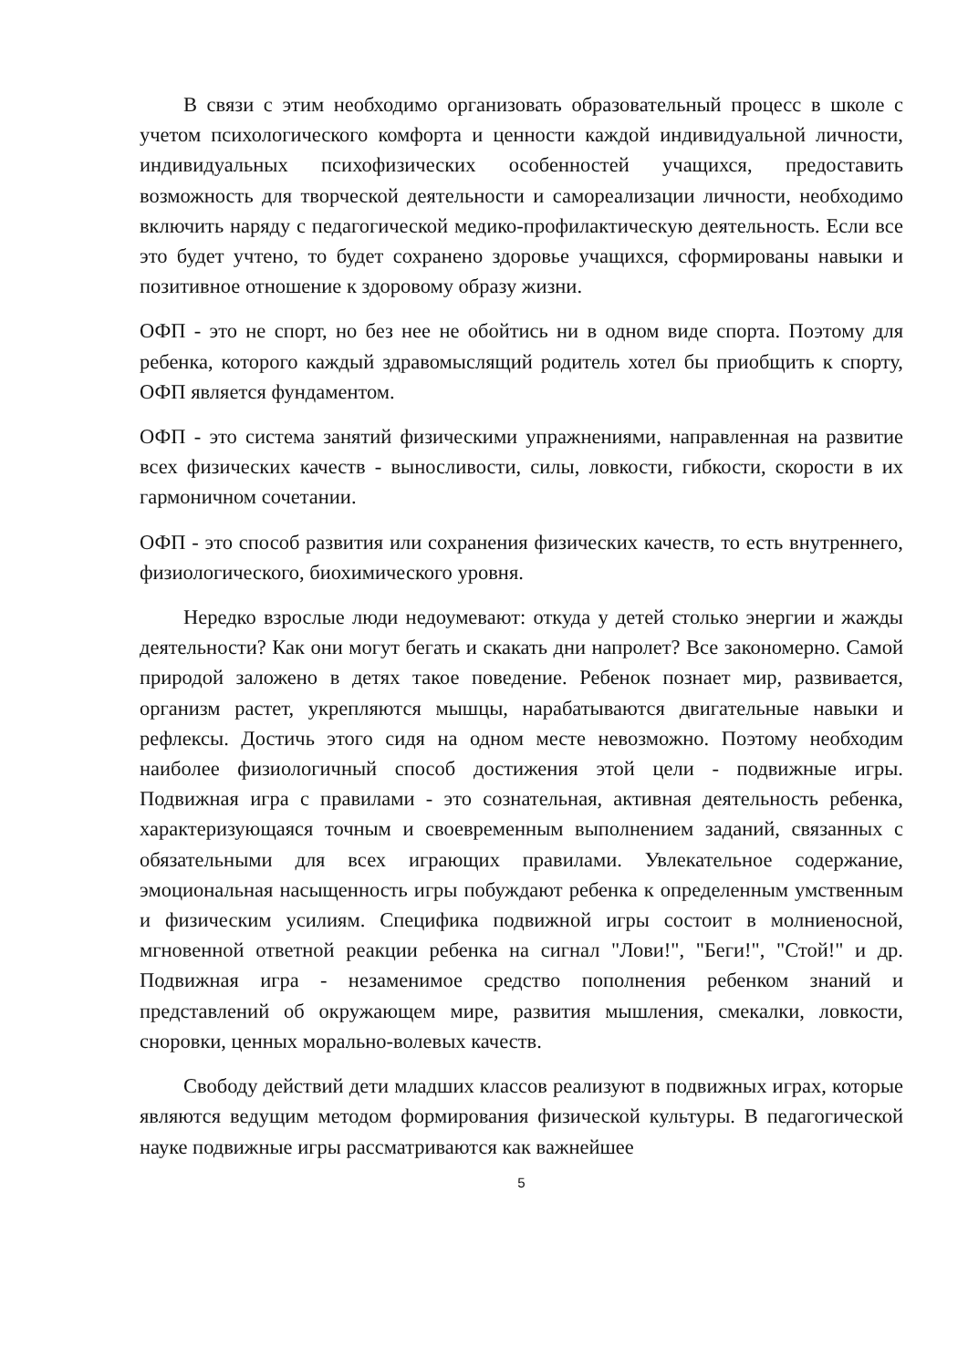В связи с этим необходимо организовать образовательный процесс в школе с учетом психологического комфорта и ценности каждой индивидуальной личности, индивидуальных психофизических особенностей учащихся, предоставить возможность для творческой деятельности и самореализации личности, необходимо включить наряду с педагогической медико-профилактическую деятельность. Если все это будет учтено, то будет сохранено здоровье учащихся, сформированы навыки и позитивное отношение к здоровому образу жизни.
ОФП - это не спорт, но без нее не обойтись ни в одном виде спорта. Поэтому для ребенка, которого каждый здравомыслящий родитель хотел бы приобщить к спорту, ОФП является фундаментом.
ОФП - это система занятий физическими упражнениями, направленная на развитие всех физических качеств - выносливости, силы, ловкости, гибкости, скорости в их гармоничном сочетании.
ОФП - это способ развития или сохранения физических качеств, то есть внутреннего, физиологического, биохимического уровня.
Нередко взрослые люди недоумевают: откуда у детей столько энергии и жажды деятельности? Как они могут бегать и скакать дни напролет? Все закономерно. Самой природой заложено в детях такое поведение. Ребенок познает мир, развивается, организм растет, укрепляются мышцы, нарабатываются двигательные навыки и рефлексы. Достичь этого сидя на одном месте невозможно. Поэтому необходим наиболее физиологичный способ достижения этой цели - подвижные игры. Подвижная игра с правилами - это сознательная, активная деятельность ребенка, характеризующаяся точным и своевременным выполнением заданий, связанных с обязательными для всех играющих правилами. Увлекательное содержание, эмоциональная насыщенность игры побуждают ребенка к определенным умственным и физическим усилиям. Специфика подвижной игры состоит в молниеносной, мгновенной ответной реакции ребенка на сигнал "Лови!", "Беги!", "Стой!" и др. Подвижная игра - незаменимое средство пополнения ребенком знаний и представлений об окружающем мире, развития мышления, смекалки, ловкости, сноровки, ценных морально-волевых качеств.
Свободу действий дети младших классов реализуют в подвижных играх, которые являются ведущим методом формирования физической культуры. В педагогической науке подвижные игры рассматриваются как важнейшее
5